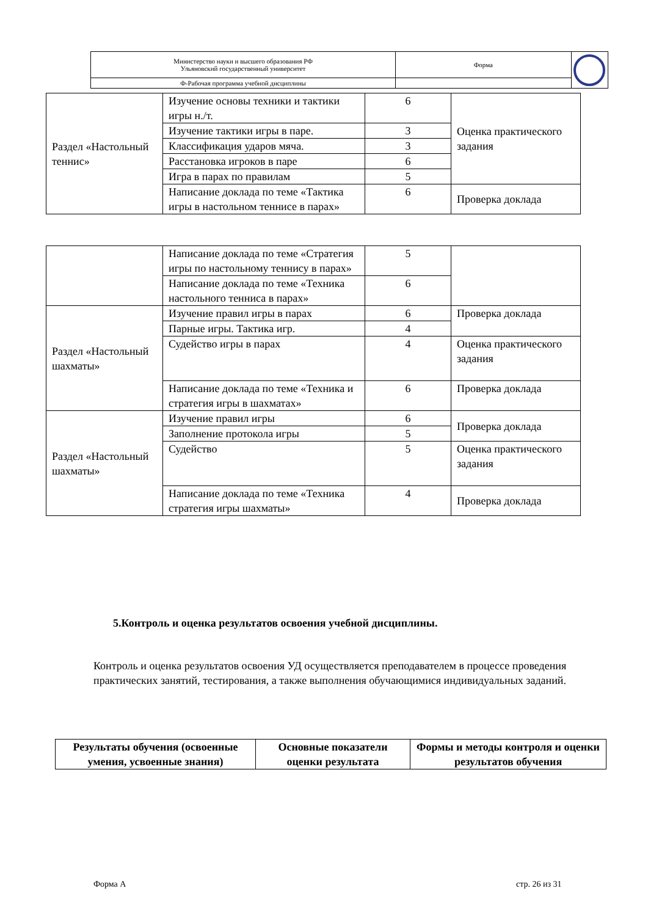| Министерство науки и высшего образования РФ Ульяновский государственный университет | Форма | |
| Ф-Рабочая программа учебной дисциплины | | |
| Раздел «Настольный теннис» | Изучение основы техники и тактики игры н./т. | 6 | Оценка практического задания |
| | Изучение тактики игры в паре. | 3 | |
| | Классификация ударов мяча. | 3 | |
| | Расстановка игроков в паре | 6 | |
| | Игра в парах по правилам | 5 | |
| | Написание доклада по теме «Тактика игры в настольном теннисе в парах» | 6 | Проверка доклада |
| | Написание доклада по теме «Стратегия игры по настольному теннису в парах» | 5 | |
| | Написание доклада по теме «Техника настольного тенниса в парах» | 6 | |
| Раздел «Настольный шахматы» | Изучение правил игры в парах | 6 | Проверка доклада |
| | Парные игры. Тактика игр. | 4 | |
| | Судейство игры в парах | 4 | Оценка практического задания |
| | Написание доклада по теме «Техника и стратегия игры в шахматах» | 6 | Проверка доклада |
| Раздел «Настольный шахматы» | Изучение правил игры | 6 | Проверка доклада |
| | Заполнение протокола игры | 5 | |
| | Судейство | 5 | Оценка практического задания |
| | Написание доклада по теме «Техника стратегия игры шахматы» | 4 | Проверка доклада |
5.Контроль и оценка результатов освоения учебной дисциплины.
Контроль и оценка результатов освоения УД осуществляется преподавателем в процессе проведения практических занятий, тестирования, а также выполнения обучающимися индивидуальных заданий.
| Результаты обучения (освоенные умения, усвоенные знания) | Основные показатели оценки результата | Формы и методы контроля и оценки результатов обучения |
| --- | --- | --- |
Форма А стр. 26 из 31